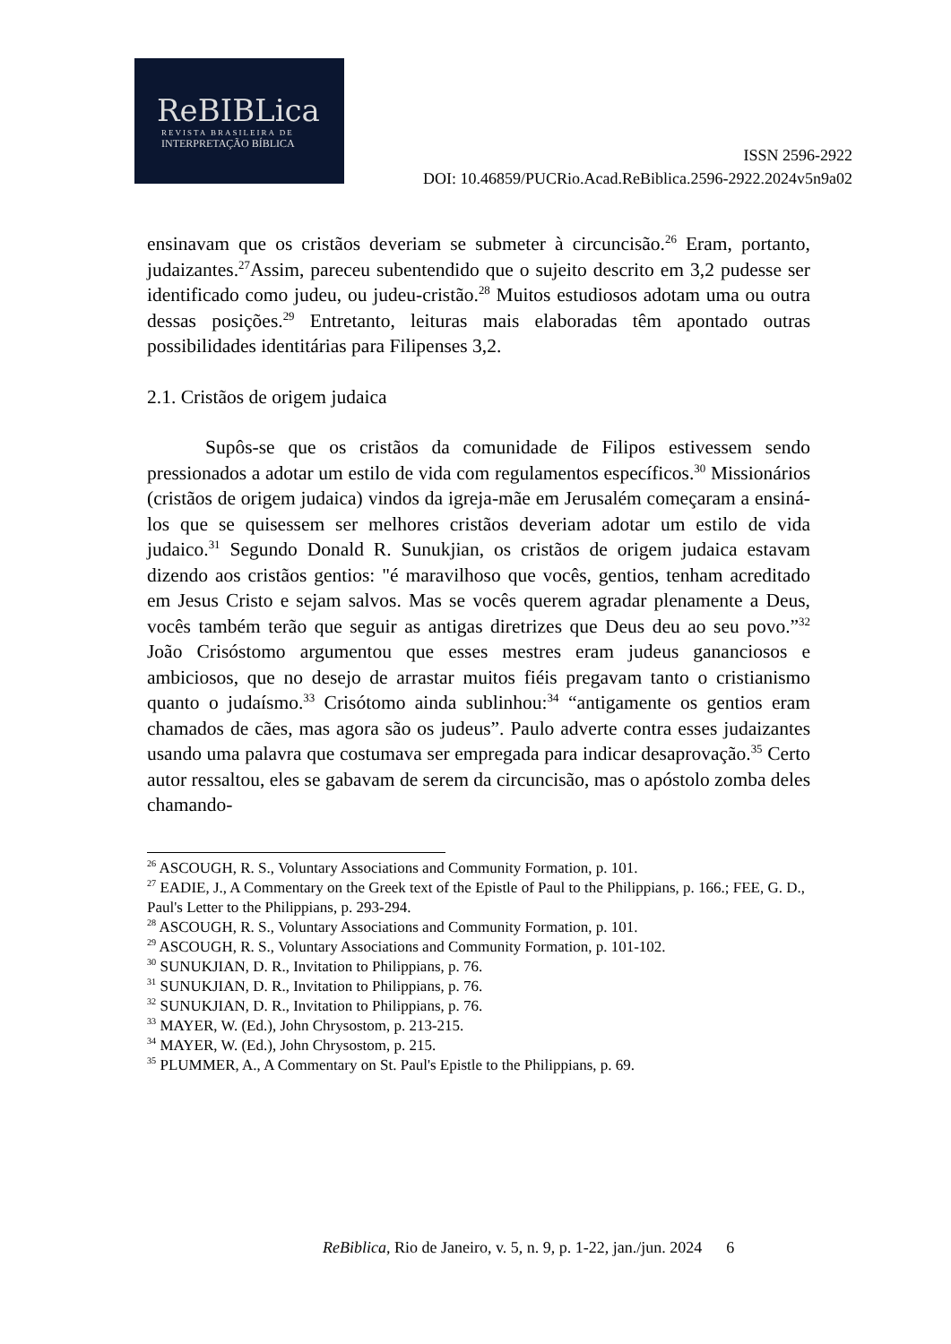ReBIBLica
REVISTA BRASILEIRA DE
INTERPRETAÇÃO BÍBLICA
ISSN 2596-2922
DOI: 10.46859/PUCRio.Acad.ReBiblica.2596-2922.2024v5n9a02
ensinavam que os cristãos deveriam se submeter à circuncisão.<sup>26</sup> Eram, portanto, judaizantes.<sup>27</sup>Assim, pareceu subentendido que o sujeito descrito em 3,2 pudesse ser identificado como judeu, ou judeu-cristão.<sup>28</sup> Muitos estudiosos adotam uma ou outra dessas posições.<sup>29</sup> Entretanto, leituras mais elaboradas têm apontado outras possibilidades identitárias para Filipenses 3,2.
2.1. Cristãos de origem judaica
Supôs-se que os cristãos da comunidade de Filipos estivessem sendo pressionados a adotar um estilo de vida com regulamentos específicos.<sup>30</sup> Missionários (cristãos de origem judaica) vindos da igreja-mãe em Jerusalém começaram a ensiná-los que se quisessem ser melhores cristãos deveriam adotar um estilo de vida judaico.<sup>31</sup> Segundo Donald R. Sunukjian, os cristãos de origem judaica estavam dizendo aos cristãos gentios: "é maravilhoso que vocês, gentios, tenham acreditado em Jesus Cristo e sejam salvos. Mas se vocês querem agradar plenamente a Deus, vocês também terão que seguir as antigas diretrizes que Deus deu ao seu povo.”<sup>32</sup> João Crisóstomo argumentou que esses mestres eram judeus gananciosos e ambiciosos, que no desejo de arrastar muitos fiéis pregavam tanto o cristianismo quanto o judaísmo.<sup>33</sup> Crisótomo ainda sublinhou:<sup>34</sup> “antigamente os gentios eram chamados de cães, mas agora são os judeus”. Paulo adverte contra esses judaizantes usando uma palavra que costumava ser empregada para indicar desaprovação.<sup>35</sup> Certo autor ressaltou, eles se gabavam de serem da circuncisão, mas o apóstolo zomba deles chamando-
<sup>26</sup> ASCOUGH, R. S., Voluntary Associations and Community Formation, p. 101.
<sup>27</sup> EADIE, J., A Commentary on the Greek text of the Epistle of Paul to the Philippians, p. 166.; FEE, G. D., Paul's Letter to the Philippians, p. 293-294.
<sup>28</sup> ASCOUGH, R. S., Voluntary Associations and Community Formation, p. 101.
<sup>29</sup> ASCOUGH, R. S., Voluntary Associations and Community Formation, p. 101-102.
<sup>30</sup> SUNUKJIAN, D. R., Invitation to Philippians, p. 76.
<sup>31</sup> SUNUKJIAN, D. R., Invitation to Philippians, p. 76.
<sup>32</sup> SUNUKJIAN, D. R., Invitation to Philippians, p. 76.
<sup>33</sup> MAYER, W. (Ed.), John Chrysostom, p. 213-215.
<sup>34</sup> MAYER, W. (Ed.), John Chrysostom, p. 215.
<sup>35</sup> PLUMMER, A., A Commentary on St. Paul's Epistle to the Philippians, p. 69.
ReBiblica, Rio de Janeiro, v. 5, n. 9, p. 1-22, jan./jun. 2024 6